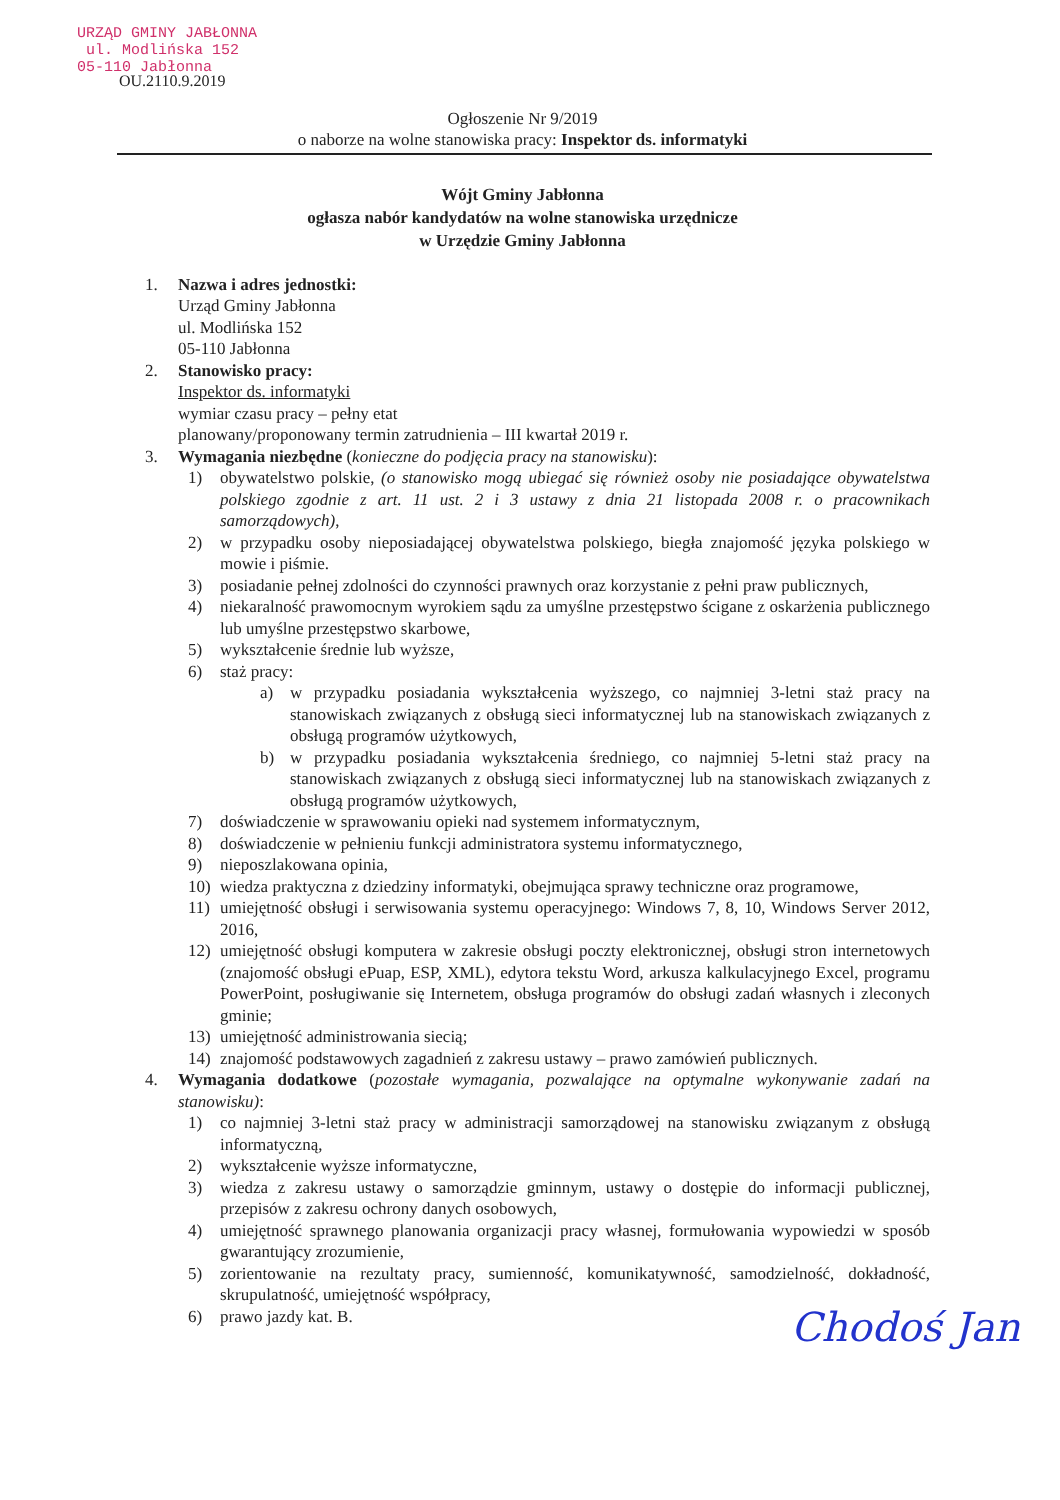URZĄD GMINY JABŁONNA
ul. Modlińska 152
05-110 Jabłonna
OU.2110.9.2019
Ogłoszenie Nr 9/2019
o naborze na wolne stanowiska pracy: Inspektor ds. informatyki
Wójt Gminy Jabłonna
ogłasza nabór kandydatów na wolne stanowiska urzędnicze
w Urzędzie Gminy Jabłonna
1. Nazwa i adres jednostki:
Urząd Gminy Jabłonna
ul. Modlińska 152
05-110 Jabłonna
2. Stanowisko pracy:
Inspektor ds. informatyki
wymiar czasu pracy – pełny etat
planowany/proponowany termin zatrudnienia – III kwartał 2019 r.
3. Wymagania niezbędne (konieczne do podjęcia pracy na stanowisku):
1) obywatelstwo polskie, (o stanowisko mogą ubiegać się również osoby nie posiadające obywatelstwa polskiego zgodnie z art. 11 ust. 2 i 3 ustawy z dnia 21 listopada 2008 r. o pracownikach samorządowych),
2) w przypadku osoby nieposiadającej obywatelstwa polskiego, biegła znajomość języka polskiego w mowie i piśmie.
3) posiadanie pełnej zdolności do czynności prawnych oraz korzystanie z pełni praw publicznych,
4) niekaralność prawomocnym wyrokiem sądu za umyślne przestępstwo ścigane z oskarżenia publicznego lub umyślne przestępstwo skarbowe,
5) wykształcenie średnie lub wyższe,
6) staż pracy:
a) w przypadku posiadania wykształcenia wyższego, co najmniej 3-letni staż pracy na stanowiskach związanych z obsługą sieci informatycznej lub na stanowiskach związanych z obsługą programów użytkowych,
b) w przypadku posiadania wykształcenia średniego, co najmniej 5-letni staż pracy na stanowiskach związanych z obsługą sieci informatycznej lub na stanowiskach związanych z obsługą programów użytkowych,
7) doświadczenie w sprawowaniu opieki nad systemem informatycznym,
8) doświadczenie w pełnieniu funkcji administratora systemu informatycznego,
9) nieposzlakowana opinia,
10) wiedza praktyczna z dziedziny informatyki, obejmująca sprawy techniczne oraz programowe,
11) umiejętność obsługi i serwisowania systemu operacyjnego: Windows 7, 8, 10, Windows Server 2012, 2016,
12) umiejętność obsługi komputera w zakresie obsługi poczty elektronicznej, obsługi stron internetowych (znajomość obsługi ePuap, ESP, XML), edytora tekstu Word, arkusza kalkulacyjnego Excel, programu PowerPoint, posługiwanie się Internetem, obsługa programów do obsługi zadań własnych i zleconych gminie;
13) umiejętność administrowania siecią;
14) znajomość podstawowych zagadnień z zakresu ustawy – prawo zamówień publicznych.
4. Wymagania dodatkowe (pozostałe wymagania, pozwalające na optymalne wykonywanie zadań na stanowisku):
1) co najmniej 3-letni staż pracy w administracji samorządowej na stanowisku związanym z obsługą informatyczną,
2) wykształcenie wyższe informatyczne,
3) wiedza z zakresu ustawy o samorządzie gminnym, ustawy o dostępie do informacji publicznej, przepisów z zakresu ochrony danych osobowych,
4) umiejętność sprawnego planowania organizacji pracy własnej, formułowania wypowiedzi w sposób gwarantujący zrozumienie,
5) zorientowanie na rezultaty pracy, sumienność, komunikatywność, samodzielność, dokładność, skrupulatność, umiejętność współpracy,
6) prawo jazdy kat. B.
Chodoś Jan